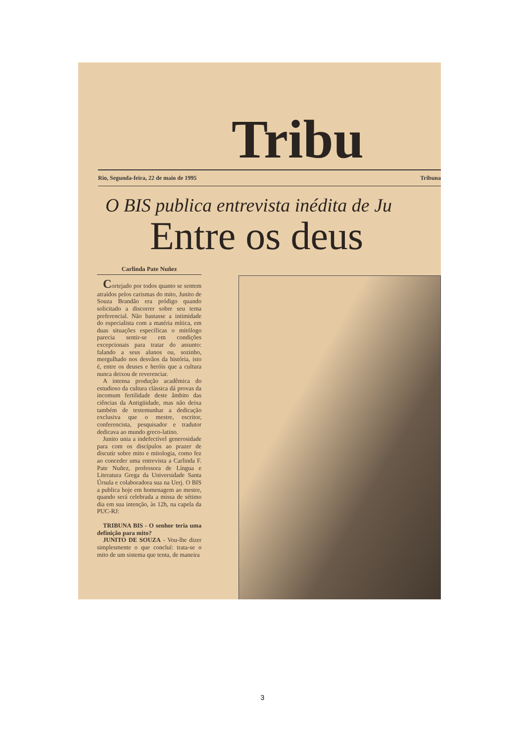Tribu
Rio, Segunda-feira, 22 de maio de 1995 Tribuna
O BIS publica entrevista inédita de Ju
Entre os deus
Carlinda Pate Nuñez
Cortejado por todos quanto se sentem atraídos pelos carismas do mito, Junito de Souza Brandão era pródigo quando solicitado a discorrer sobre seu tema preferencial. Não bastasse a intimidade do especialista com a matéria mítica, em duas situações específicas o mitólogo parecia sentir-se em condições excepcionais para tratar do assunto: falando a seus alunos ou, sozinho, mergulhado nos desvãos da história, isto é, entre os deuses e heróis que a cultura nunca deixou de reverenciar.
A intensa produção acadêmica do estudioso da cultura clássica dá provas da incomum fertilidade deste âmbito das ciências da Antigüidade, mas não deixa também de testemunhar a dedicação exclusiva que o mestre, escritor, conferencista, pesquisador e tradutor dedicava ao mundo greco-latino.
Junito unia a indefectível generosidade para com os discípulos ao prazer de discutir sobre mito e mitologia, como fez ao conceder uma entrevista a Carlinda F. Pate Nuñez, professora de Língua e Literatura Grega da Universidade Santa Úrsula e colaboradora sua na Uerj. O BIS a publica hoje em homenagem ao mestre, quando será celebrada a missa de sétimo dia em sua intenção, às 12h, na capela da PUC-RJ:
TRIBUNA BIS - O senhor teria uma definição para mito?
JUNITO DE SOUZA - Vou-lhe dizer simplesmente o que concluí: trata-se o mito de um sistema que tenta, de maneira
3